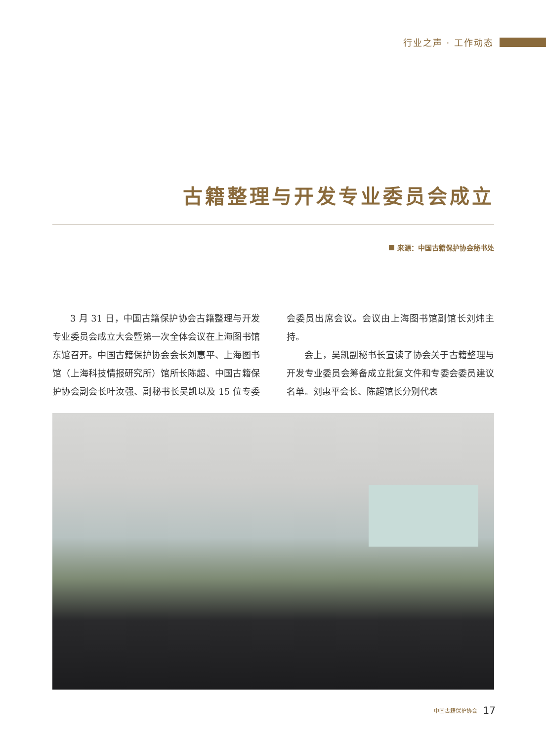行业之声 · 工作动态
古籍整理与开发专业委员会成立
来源：中国古籍保护协会秘书处
3 月 31 日，中国古籍保护协会古籍整理与开发专业委员会成立大会暨第一次全体会议在上海图书馆东馆召开。中国古籍保护协会会长刘惠平、上海图书馆（上海科技情报研究所）馆所长陈超、中国古籍保护协会副会长叶汝强、副秘书长吴凯以及 15 位专委会委员出席会议。会议由上海图书馆副馆长刘炜主持。
会上，吴凯副秘书长宣读了协会关于古籍整理与开发专业委员会筹备成立批复文件和专委会委员建议名单。刘惠平会长、陈超馆长分别代表
中国古籍保护协会 17